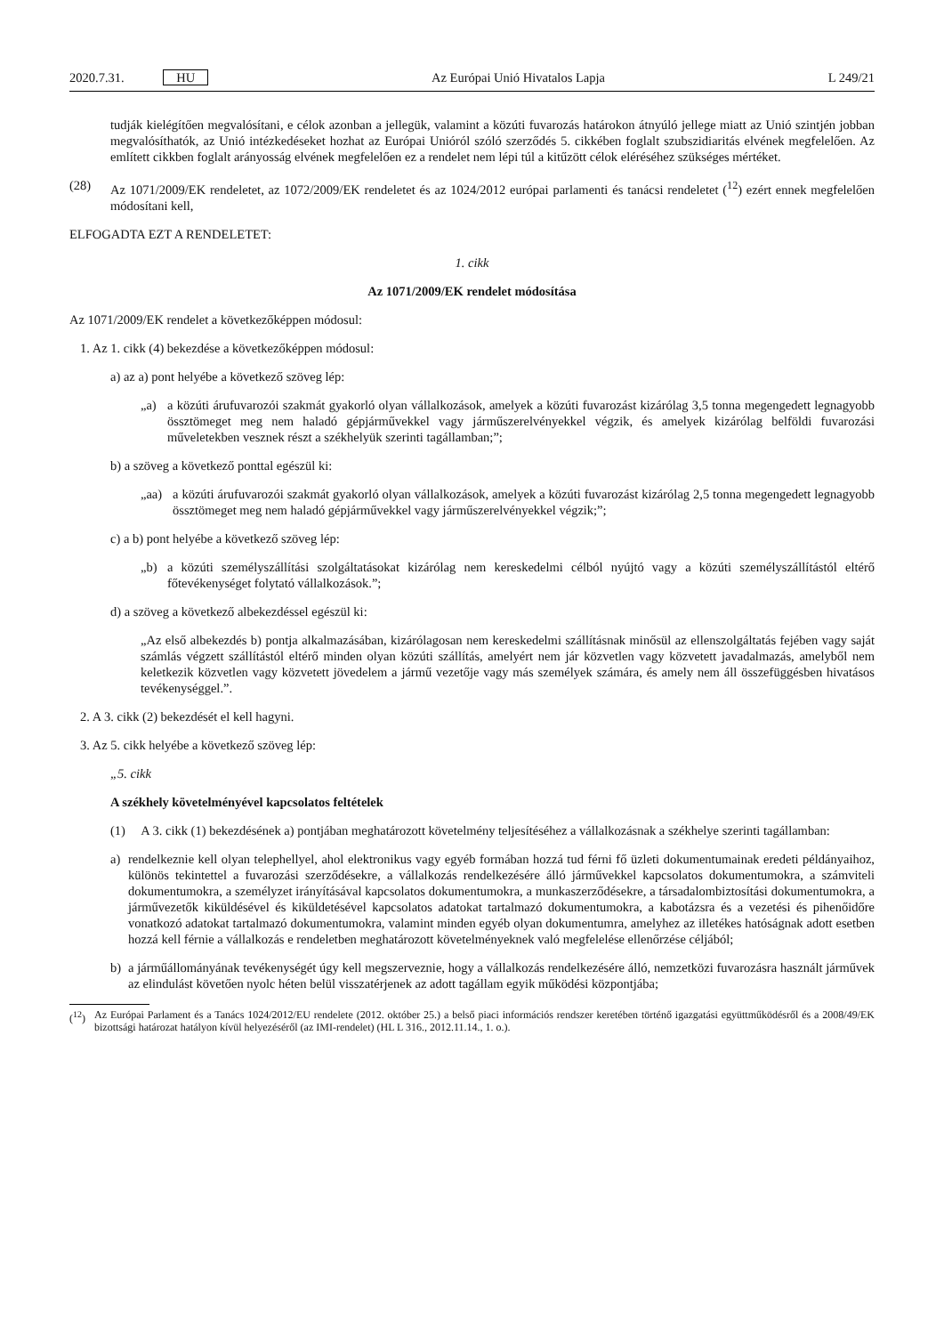2020.7.31. HU Az Európai Unió Hivatalos Lapja L 249/21
tudják kielégítően megvalósítani, e célok azonban a jellegük, valamint a közúti fuvarozás határokon átnyúló jellege miatt az Unió szintjén jobban megvalósíthatók, az Unió intézkedéseket hozhat az Európai Unióról szóló szerződés 5. cikkében foglalt szubszidiaritás elvének megfelelően. Az említett cikkben foglalt arányosság elvének megfelelően ez a rendelet nem lépi túl a kitűzött célok eléréséhez szükséges mértéket.
(28) Az 1071/2009/EK rendeletet, az 1072/2009/EK rendeletet és az 1024/2012 európai parlamenti és tanácsi rendeletet (<sup>12</sup>) ezért ennek megfelelően módosítani kell,
ELFOGADTA EZT A RENDELETET:
1. cikk
Az 1071/2009/EK rendelet módosítása
Az 1071/2009/EK rendelet a következőképpen módosul:
1. Az 1. cikk (4) bekezdése a következőképpen módosul:
a) az a) pont helyébe a következő szöveg lép:
„a) a közúti árufuvarozói szakmát gyakorló olyan vállalkozások, amelyek a közúti fuvarozást kizárólag 3,5 tonna megengedett legnagyobb össztömeget meg nem haladó gépjárművekkel vagy járműszerelvényekkel végzik, és amelyek kizárólag belföldi fuvarozási műveletekben vesznek részt a székhelyük szerinti tagállamban;”;
b) a szöveg a következő ponttal egészül ki:
„aa) a közúti árufuvarozói szakmát gyakorló olyan vállalkozások, amelyek a közúti fuvarozást kizárólag 2,5 tonna megengedett legnagyobb össztömeget meg nem haladó gépjárművekkel vagy járműszerelvényekkel végzik;”;
c) a b) pont helyébe a következő szöveg lép:
„b) a közúti személyszállítási szolgáltatásokat kizárólag nem kereskedelmi célból nyújtó vagy a közúti személyszállítástól eltérő főtevékenységet folytató vállalkozások.”;
d) a szöveg a következő albekezdéssel egészül ki:
„Az első albekezdés b) pontja alkalmazásában, kizárólagosan nem kereskedelmi szállításnak minősül az ellenszolgáltatás fejében vagy saját számlás végzett szállítástól eltérő minden olyan közúti szállítás, amelyért nem jár közvetlen vagy közvetett javadalmazás, amelyből nem keletkezik közvetlen vagy közvetett jövedelem a jármű vezetője vagy más személyek számára, és amely nem áll összefüggésben hivatásos tevékenységgel.”.
2. A 3. cikk (2) bekezdését el kell hagyni.
3. Az 5. cikk helyébe a következő szöveg lép:
„5. cikk
A székhely követelményével kapcsolatos feltételek
(1) A 3. cikk (1) bekezdésének a) pontjában meghatározott követelmény teljesítéséhez a vállalkozásnak a székhelye szerinti tagállamban:
a) rendelkeznie kell olyan telephellyel, ahol elektronikus vagy egyéb formában hozzá tud férni fő üzleti dokumentumainak eredeti példányaihoz, különös tekintettel a fuvarozási szerződésekre, a vállalkozás rendelkezésére álló járművekkel kapcsolatos dokumentumokra, a számviteli dokumentumokra, a személyzet irányításával kapcsolatos dokumentumokra, a munkaszerződésekre, a társadalombiztosítási dokumentumokra, a járművezetők kiküldésével és kiküldetésével kapcsolatos adatokat tartalmazó dokumentumokra, a kabotázsra és a vezetési és pihenőidőre vonatkozó adatokat tartalmazó dokumentumokra, valamint minden egyéb olyan dokumentumra, amelyhez az illetékes hatóságnak adott esetben hozzá kell férnie a vállalkozás e rendeletben meghatározott követelményeknek való megfelelése ellenőrzése céljából;
b) a járműállományának tevékenységét úgy kell megszerveznie, hogy a vállalkozás rendelkezésére álló, nemzetközi fuvarozásra használt járművek az elindulást követően nyolc héten belül visszatérjenek az adott tagállam egyik működési központjába;
(<sup>12</sup>) Az Európai Parlament és a Tanács 1024/2012/EU rendelete (2012. október 25.) a belső piaci információs rendszer keretében történő igazgatási együttműködésről és a 2008/49/EK bizottsági határozat hatályon kívül helyezéséről (az IMI-rendelet) (HL L 316., 2012.11.14., 1. o.).